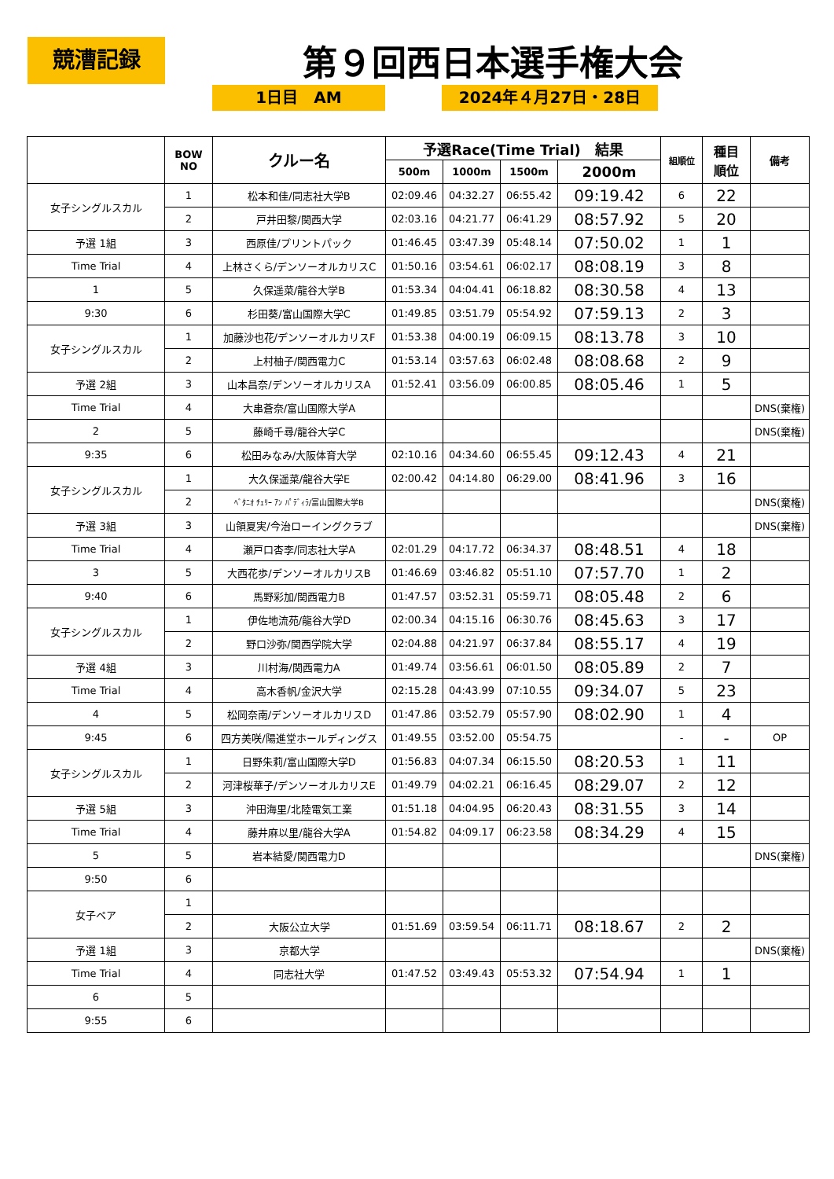競漕記録 第９回西日本選手権大会
1日目　AM 2024年４月27日・28日
| | BOW NO | クルー名 | 予選Race(Time Trial) 結果 | | | | 組順位 | 種目 順位 | 備考 |
| --- | --- | --- | --- | --- | --- | --- | --- | --- | --- |
| | | | 500m | 1000m | 1500m | 2000m | | | |
| 女子シングルスカル | 1 | 松本和佳/同志社大学B | 02:09.46 | 04:32.27 | 06:55.42 | 09:19.42 | 6 | 22 | |
| | 2 | 戸井田黎/関西大学 | 02:03.16 | 04:21.77 | 06:41.29 | 08:57.92 | 5 | 20 | |
| 予選 1組 | 3 | 西原佳/プリントパック | 01:46.45 | 03:47.39 | 05:48.14 | 07:50.02 | 1 | 1 | |
| Time Trial | 4 | 上林さくら/デンソーオルカリスC | 01:50.16 | 03:54.61 | 06:02.17 | 08:08.19 | 3 | 8 | |
| 1 | 5 | 久保遥菜/龍谷大学B | 01:53.34 | 04:04.41 | 06:18.82 | 08:30.58 | 4 | 13 | |
| 9:30 | 6 | 杉田葵/富山国際大学C | 01:49.85 | 03:51.79 | 05:54.92 | 07:59.13 | 2 | 3 | |
| 女子シングルスカル | 1 | 加藤沙也花/デンソーオルカリスF | 01:53.38 | 04:00.19 | 06:09.15 | 08:13.78 | 3 | 10 | |
| | 2 | 上村柚子/関西電力C | 01:53.14 | 03:57.63 | 06:02.48 | 08:08.68 | 2 | 9 | |
| 予選 2組 | 3 | 山本昌奈/デンソーオルカリスA | 01:52.41 | 03:56.09 | 06:00.85 | 08:05.46 | 1 | 5 | |
| Time Trial | 4 | 大串蒼奈/富山国際大学A | | | | | | | DNS(棄権) |
| 2 | 5 | 藤崎千尋/龍谷大学C | | | | | | | DNS(棄権) |
| 9:35 | 6 | 松田みなみ/大阪体育大学 | 02:10.16 | 04:34.60 | 06:55.45 | 09:12.43 | 4 | 21 | |
| 女子シングルスカル | 1 | 大久保遥菜/龍谷大学E | 02:00.42 | 04:14.80 | 06:29.00 | 08:41.96 | 3 | 16 | |
| | 2 | ﾍﾞﾀﾆｵ ﾁｪﾘｰ ｱﾝ ﾊﾟﾃﾞｨﾗ/富山国際大学B | | | | | | | DNS(棄権) |
| 予選 3組 | 3 | 山領夏実/今治ローイングクラブ | | | | | | | DNS(棄権) |
| Time Trial | 4 | 瀬戸口杏李/同志社大学A | 02:01.29 | 04:17.72 | 06:34.37 | 08:48.51 | 4 | 18 | |
| 3 | 5 | 大西花歩/デンソーオルカリスB | 01:46.69 | 03:46.82 | 05:51.10 | 07:57.70 | 1 | 2 | |
| 9:40 | 6 | 馬野彩加/関西電力B | 01:47.57 | 03:52.31 | 05:59.71 | 08:05.48 | 2 | 6 | |
| 女子シングルスカル | 1 | 伊佐地流苑/龍谷大学D | 02:00.34 | 04:15.16 | 06:30.76 | 08:45.63 | 3 | 17 | |
| | 2 | 野口沙弥/関西学院大学 | 02:04.88 | 04:21.97 | 06:37.84 | 08:55.17 | 4 | 19 | |
| 予選 4組 | 3 | 川村海/関西電力A | 01:49.74 | 03:56.61 | 06:01.50 | 08:05.89 | 2 | 7 | |
| Time Trial | 4 | 高木香帆/金沢大学 | 02:15.28 | 04:43.99 | 07:10.55 | 09:34.07 | 5 | 23 | |
| 4 | 5 | 松岡奈南/デンソーオルカリスD | 01:47.86 | 03:52.79 | 05:57.90 | 08:02.90 | 1 | 4 | |
| 9:45 | 6 | 四方美咲/陽進堂ホールディングス | 01:49.55 | 03:52.00 | 05:54.75 | | - | - | OP |
| 女子シングルスカル | 1 | 日野朱莉/富山国際大学D | 01:56.83 | 04:07.34 | 06:15.50 | 08:20.53 | 1 | 11 | |
| | 2 | 河津桜華子/デンソーオルカリスE | 01:49.79 | 04:02.21 | 06:16.45 | 08:29.07 | 2 | 12 | |
| 予選 5組 | 3 | 沖田海里/北陸電気工業 | 01:51.18 | 04:04.95 | 06:20.43 | 08:31.55 | 3 | 14 | |
| Time Trial | 4 | 藤井麻以里/龍谷大学A | 01:54.82 | 04:09.17 | 06:23.58 | 08:34.29 | 4 | 15 | |
| 5 | 5 | 岩本結愛/関西電力D | | | | | | | DNS(棄権) |
| 9:50 | 6 | | | | | | | | |
| 女子ペア | 1 | | | | | | | | |
| | 2 | 大阪公立大学 | 01:51.69 | 03:59.54 | 06:11.71 | 08:18.67 | 2 | 2 | |
| 予選 1組 | 3 | 京都大学 | | | | | | | DNS(棄権) |
| Time Trial | 4 | 同志社大学 | 01:47.52 | 03:49.43 | 05:53.32 | 07:54.94 | 1 | 1 | |
| 6 | 5 | | | | | | | | |
| 9:55 | 6 | | | | | | | | |